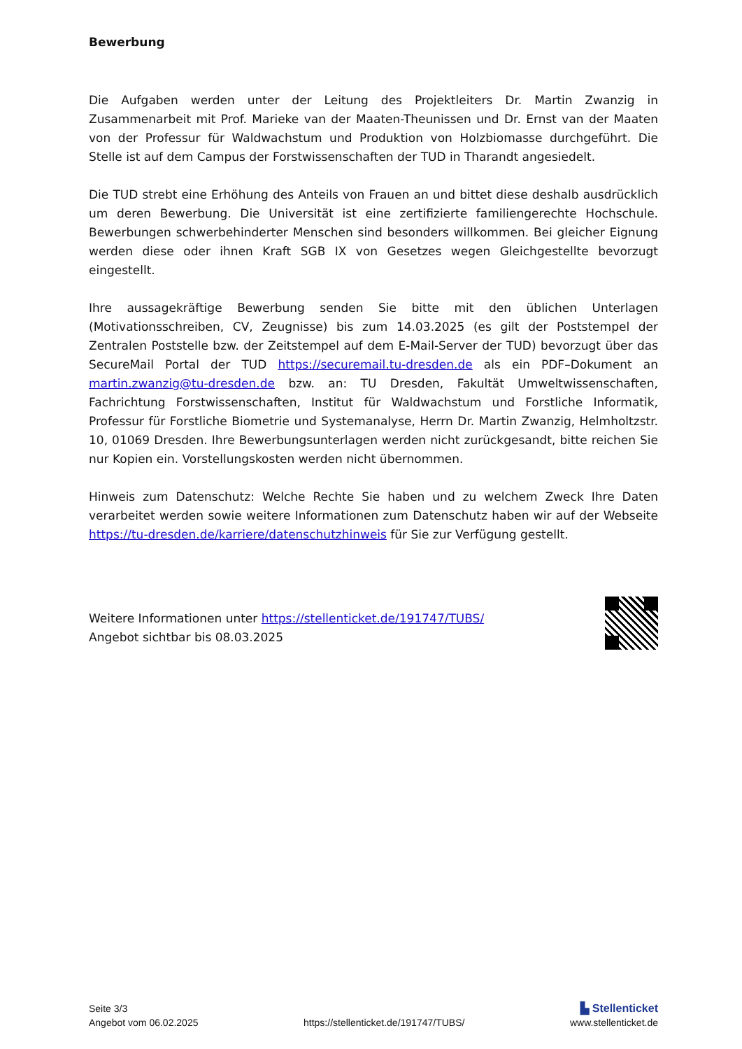Bewerbung
Die Aufgaben werden unter der Leitung des Projektleiters Dr. Martin Zwanzig in Zusammenarbeit mit Prof. Marieke van der Maaten-Theunissen und Dr. Ernst van der Maaten von der Professur für Waldwachstum und Produktion von Holzbiomasse durchgeführt. Die Stelle ist auf dem Campus der Forstwissenschaften der TUD in Tharandt angesiedelt.
Die TUD strebt eine Erhöhung des Anteils von Frauen an und bittet diese deshalb ausdrücklich um deren Bewerbung. Die Universität ist eine zertifizierte familiengerechte Hochschule. Bewerbungen schwerbehinderter Menschen sind besonders willkommen. Bei gleicher Eignung werden diese oder ihnen Kraft SGB IX von Gesetzes wegen Gleichgestellte bevorzugt eingestellt.
Ihre aussagekräftige Bewerbung senden Sie bitte mit den üblichen Unterlagen (Motivationsschreiben, CV, Zeugnisse) bis zum 14.03.2025 (es gilt der Poststempel der Zentralen Poststelle bzw. der Zeitstempel auf dem E-Mail-Server der TUD) bevorzugt über das SecureMail Portal der TUD https://securemail.tu-dresden.de als ein PDF–Dokument an martin.zwanzig@tu-dresden.de bzw. an: TU Dresden, Fakultät Umweltwissenschaften, Fachrichtung Forstwissenschaften, Institut für Waldwachstum und Forstliche Informatik, Professur für Forstliche Biometrie und Systemanalyse, Herrn Dr. Martin Zwanzig, Helmholtzstr. 10, 01069 Dresden. Ihre Bewerbungsunterlagen werden nicht zurückgesandt, bitte reichen Sie nur Kopien ein. Vorstellungskosten werden nicht übernommen.
Hinweis zum Datenschutz: Welche Rechte Sie haben und zu welchem Zweck Ihre Daten verarbeitet werden sowie weitere Informationen zum Datenschutz haben wir auf der Webseite https://tu-dresden.de/karriere/datenschutzhinweis für Sie zur Verfügung gestellt.
Weitere Informationen unter https://stellenticket.de/191747/TUBS/
Angebot sichtbar bis 08.03.2025
Seite 3/3
Angebot vom 06.02.2025
https://stellenticket.de/191747/TUBS/
▙ Stellenticket
www.stellenticket.de